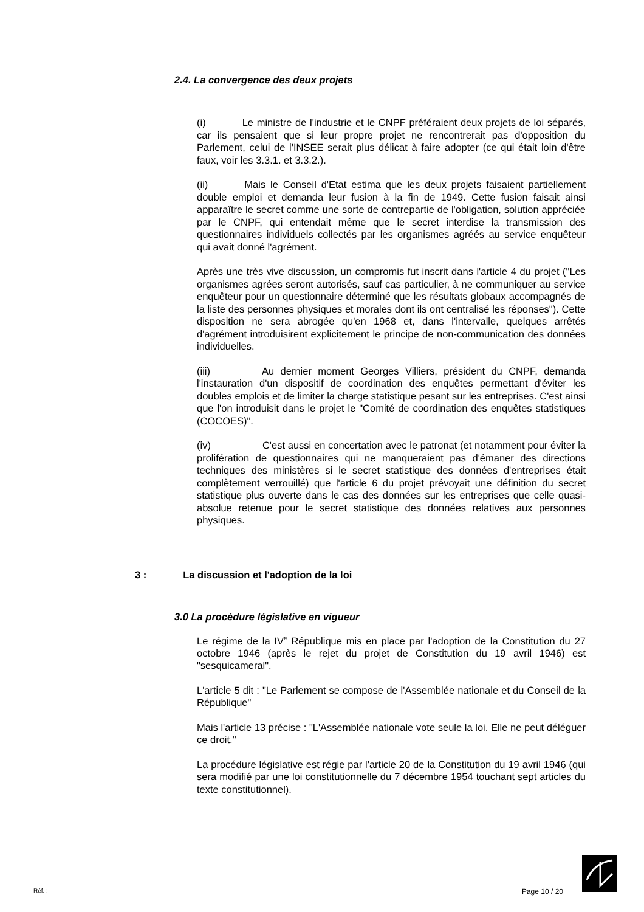2.4. La convergence des deux projets
(i) Le ministre de l'industrie et le CNPF préféraient deux projets de loi séparés, car ils pensaient que si leur propre projet ne rencontrerait pas d'opposition du Parlement, celui de l'INSEE serait plus délicat à faire adopter (ce qui était loin d'être faux, voir les 3.3.1. et 3.3.2.).
(ii) Mais le Conseil d'Etat estima que les deux projets faisaient partiellement double emploi et demanda leur fusion à la fin de 1949. Cette fusion faisait ainsi apparaître le secret comme une sorte de contrepartie de l'obligation, solution appréciée par le CNPF, qui entendait même que le secret interdise la transmission des questionnaires individuels collectés par les organismes agréés au service enquêteur qui avait donné l'agrément.
Après une très vive discussion, un compromis fut inscrit dans l'article 4 du projet ("Les organismes agrées seront autorisés, sauf cas particulier, à ne communiquer au service enquêteur pour un questionnaire déterminé que les résultats globaux accompagnés de la liste des personnes physiques et morales dont ils ont centralisé les réponses"). Cette disposition ne sera abrogée qu'en 1968 et, dans l'intervalle, quelques arrêtés d'agrément introduisirent explicitement le principe de non-communication des données individuelles.
(iii) Au dernier moment Georges Villiers, président du CNPF, demanda l'instauration d'un dispositif de coordination des enquêtes permettant d'éviter les doubles emplois et de limiter la charge statistique pesant sur les entreprises. C'est ainsi que l'on introduisit dans le projet le "Comité de coordination des enquêtes statistiques (COCOES)".
(iv) C'est aussi en concertation avec le patronat (et notamment pour éviter la prolifération de questionnaires qui ne manqueraient pas d'émaner des directions techniques des ministères si le secret statistique des données d'entreprises était complètement verrouillé) que l'article 6 du projet prévoyait une définition du secret statistique plus ouverte dans le cas des données sur les entreprises que celle quasi-absolue retenue pour le secret statistique des données relatives aux personnes physiques.
3 : La discussion et l'adoption de la loi
3.0 La procédure législative en vigueur
Le régime de la IV<sup>e</sup> République mis en place par l'adoption de la Constitution du 27 octobre 1946 (après le rejet du projet de Constitution du 19 avril 1946) est "sesquicameral".
L'article 5 dit : "Le Parlement se compose de l'Assemblée nationale et du Conseil de la République"
Mais l'article 13 précise : "L'Assemblée nationale vote seule la loi. Elle ne peut déléguer ce droit."
La procédure législative est régie par l'article 20 de la Constitution du 19 avril 1946 (qui sera modifié par une loi constitutionnelle du 7 décembre 1954 touchant sept articles du texte constitutionnel).
Réf. : Page 10 / 20